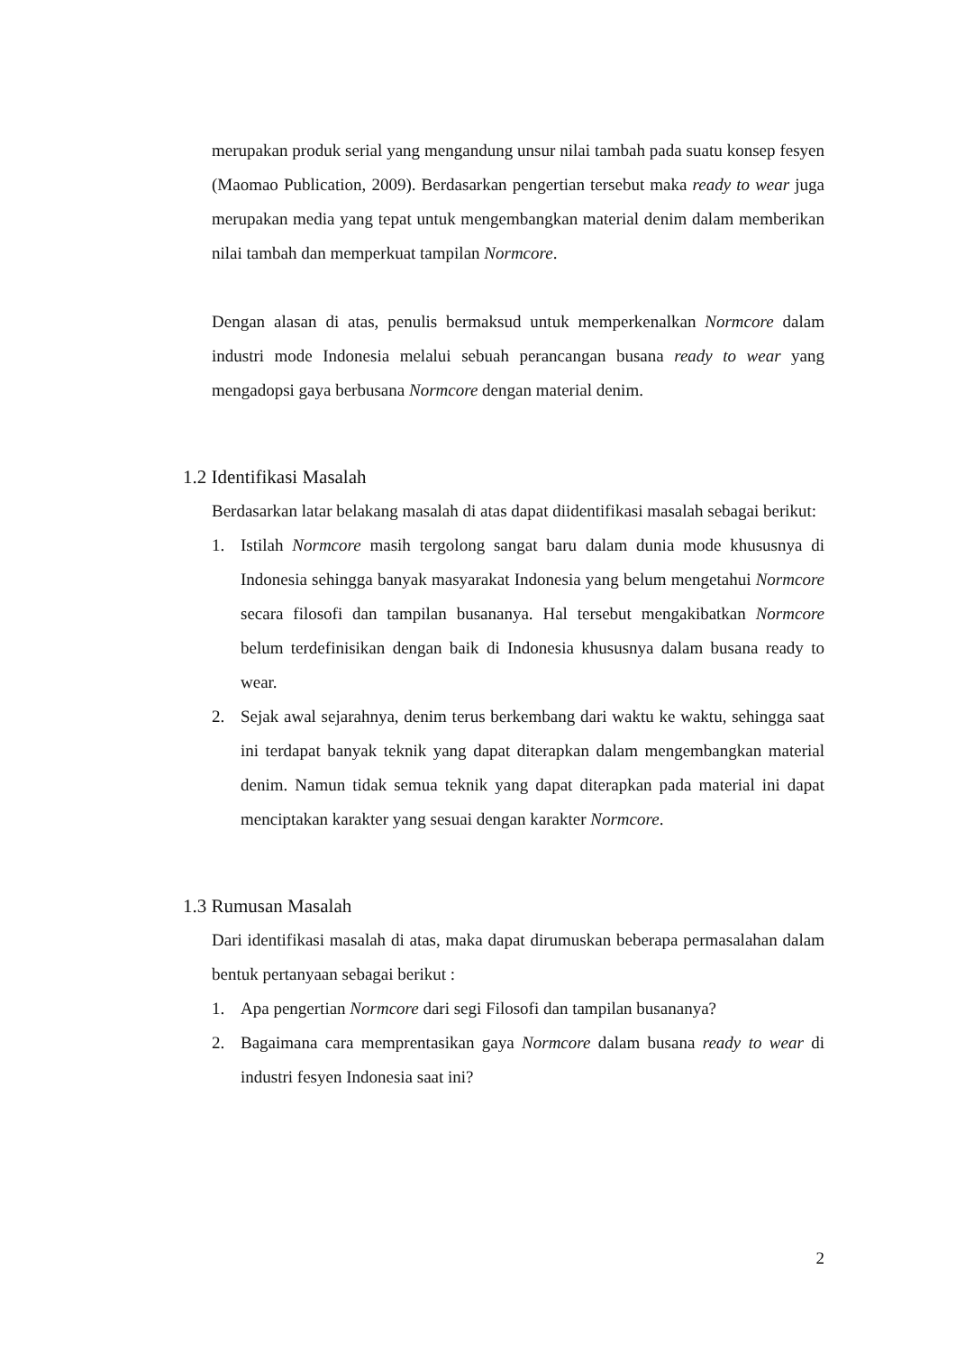merupakan produk serial yang mengandung unsur nilai tambah pada suatu konsep fesyen (Maomao Publication, 2009). Berdasarkan pengertian tersebut maka ready to wear juga merupakan media yang tepat untuk mengembangkan material denim dalam memberikan nilai tambah dan memperkuat tampilan Normcore.
Dengan alasan di atas, penulis bermaksud untuk memperkenalkan Normcore dalam industri mode Indonesia melalui sebuah perancangan busana ready to wear yang mengadopsi gaya berbusana Normcore dengan material denim.
1.2 Identifikasi Masalah
Berdasarkan latar belakang masalah di atas dapat diidentifikasi masalah sebagai berikut:
1. Istilah Normcore masih tergolong sangat baru dalam dunia mode khususnya di Indonesia sehingga banyak masyarakat Indonesia yang belum mengetahui Normcore secara filosofi dan tampilan busananya. Hal tersebut mengakibatkan Normcore belum terdefinisikan dengan baik di Indonesia khususnya dalam busana ready to wear.
2. Sejak awal sejarahnya, denim terus berkembang dari waktu ke waktu, sehingga saat ini terdapat banyak teknik yang dapat diterapkan dalam mengembangkan material denim. Namun tidak semua teknik yang dapat diterapkan pada material ini dapat menciptakan karakter yang sesuai dengan karakter Normcore.
1.3 Rumusan Masalah
Dari identifikasi masalah di atas, maka dapat dirumuskan beberapa permasalahan dalam bentuk pertanyaan sebagai berikut :
1. Apa pengertian Normcore dari segi Filosofi dan tampilan busananya?
2. Bagaimana cara memprentasikan gaya Normcore dalam busana ready to wear di industri fesyen Indonesia saat ini?
2